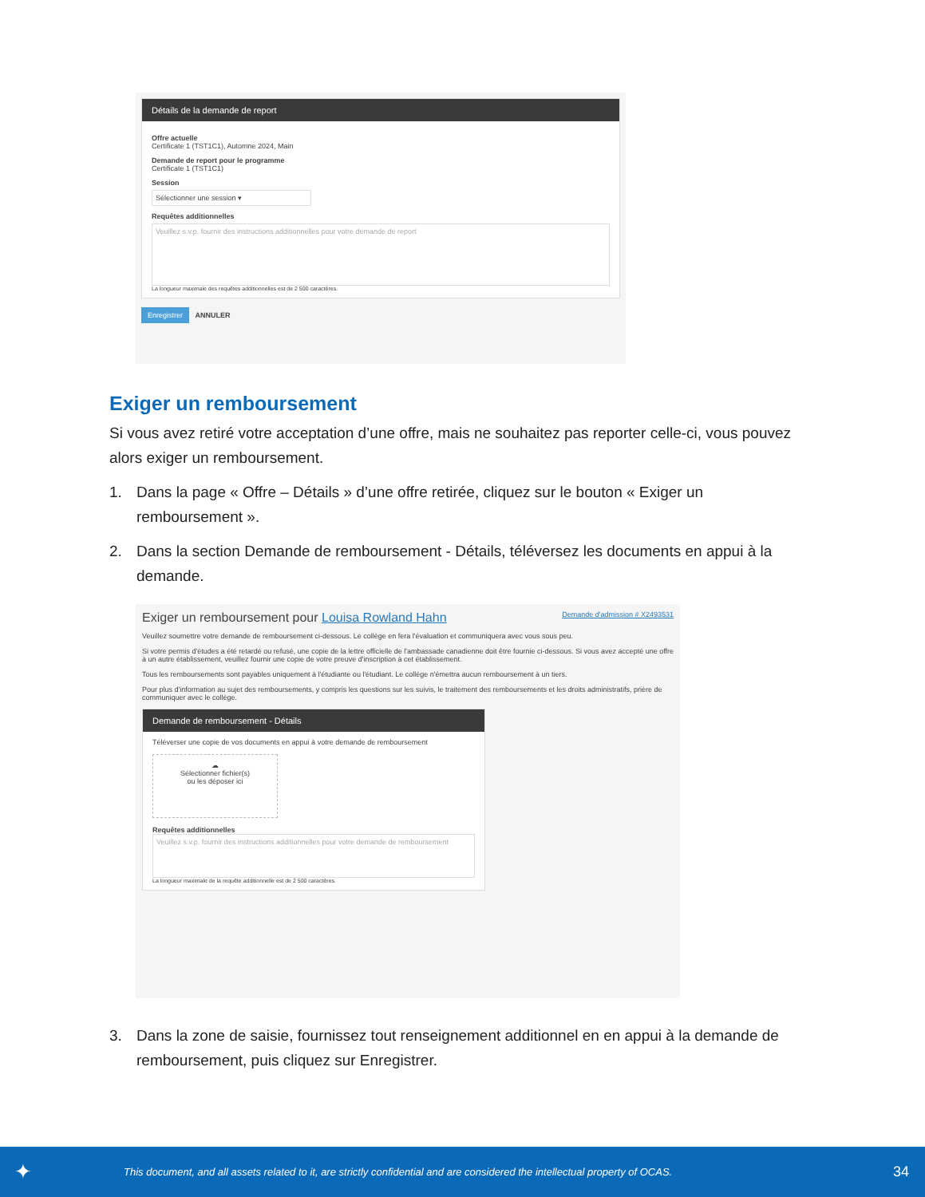Détails de la demande de report
Offre actuelle
Certificate 1 (TST1C1), Automne 2024, Main
Demande de report pour le programme
Certificate 1 (TST1C1)
Session
Sélectionner une session ▾
Requêtes additionnelles
Veuillez s.v.p. fournir des instructions additionnelles pour votre demande de report
La longueur maximale des requêtes additionnelles est de 2 500 caractères.
Enregistrer ANNULER
Exiger un remboursement
Si vous avez retiré votre acceptation d’une offre, mais ne souhaitez pas reporter celle-ci, vous pouvez alors exiger un remboursement.
1. Dans la page « Offre – Détails » d’une offre retirée, cliquez sur le bouton « Exiger un remboursement ».
2. Dans la section Demande de remboursement - Détails, téléversez les documents en appui à la demande.
Exiger un remboursement pour Louisa Rowland Hahn Demande d'admission # X2493531
Veuillez soumettre votre demande de remboursement ci-dessous. Le collège en fera l'évaluation et communiquera avec vous sous peu.
Si votre permis d'études a été retardé ou refusé, une copie de la lettre officielle de l'ambassade canadienne doit être fournie ci-dessous. Si vous avez accepté une offre à un autre établissement, veuillez fournir une copie de votre preuve d'inscription à cet établissement.
Tous les remboursements sont payables uniquement à l'étudiante ou l'étudiant. Le collège n'émettra aucun remboursement à un tiers.
Pour plus d'information au sujet des remboursements, y compris les questions sur les suivis, le traitement des remboursements et les droits administratifs, prière de communiquer avec le collège.
Demande de remboursement - Détails
Téléverser une copie de vos documents en appui à votre demande de remboursement
☁
Sélectionner fichier(s)
ou les déposer ici
Requêtes additionnelles
Veuillez s.v.p. fournir des instructions additionnelles pour votre demande de remboursement
La longueur maximale de la requête additionnelle est de 2 500 caractères.
3. Dans la zone de saisie, fournissez tout renseignement additionnel en en appui à la demande de remboursement, puis cliquez sur Enregistrer.
✦ This document, and all assets related to it, are strictly confidential and are considered the intellectual property of OCAS. 34